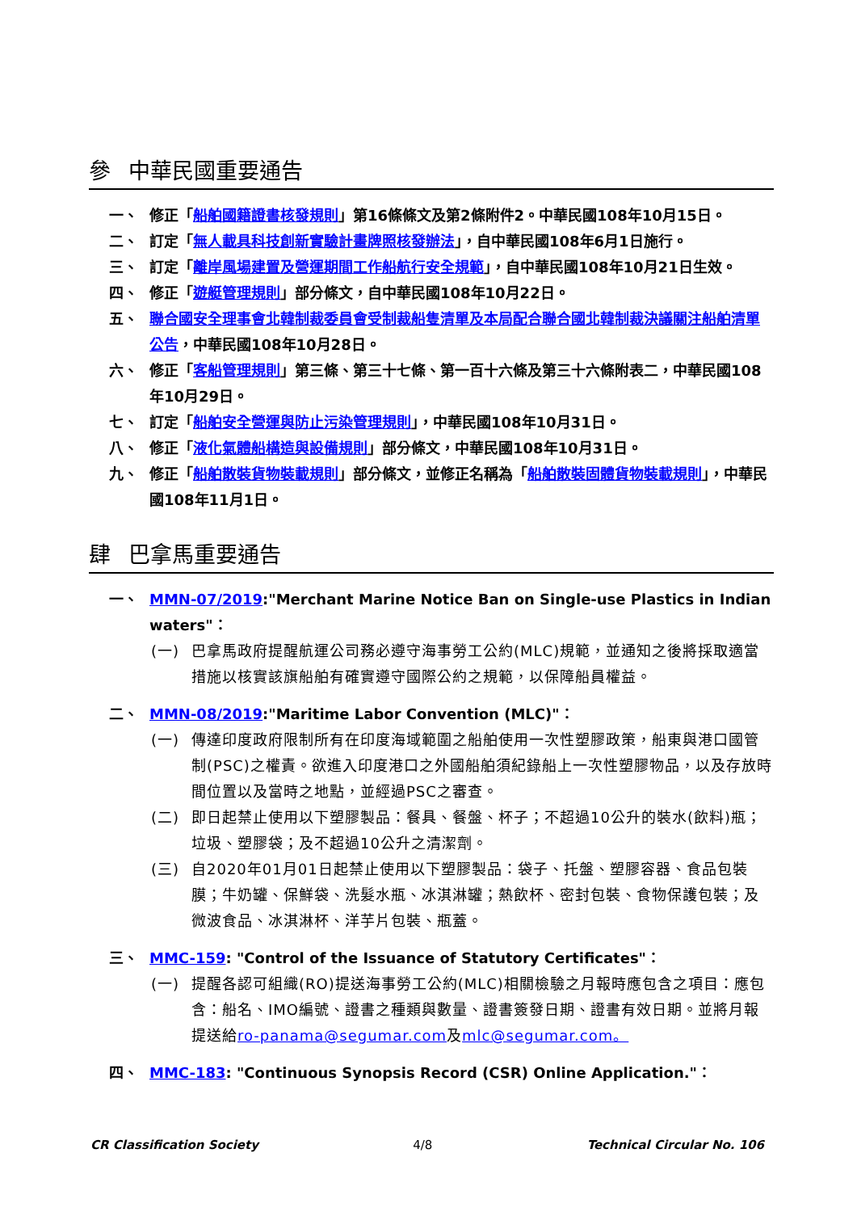參 中華民國重要通告
一、 修正「船舶國籍證書核發規則」第16條條文及第2條附件2。中華民國108年10月15日。
二、 訂定「無人載具科技創新實驗計畫牌照核發辦法」，自中華民國108年6月1日施行。
三、 訂定「離岸風場建置及營運期間工作船航行安全規範」，自中華民國108年10月21日生效。
四、 修正「遊艇管理規則」部分條文，自中華民國108年10月22日。
五、 聯合國安全理事會北韓制裁委員會受制裁船隻清單及本局配合聯合國北韓制裁決議關注船舶清單公告，中華民國108年10月28日。
六、 修正「客船管理規則」第三條、第三十七條、第一百十六條及第三十六條附表二，中華民國108年10月29日。
七、 訂定「船舶安全營運與防止污染管理規則」，中華民國108年10月31日。
八、 修正「液化氣體船構造與設備規則」部分條文，中華民國108年10月31日。
九、 修正「船舶散裝貨物裝載規則」部分條文，並修正名稱為「船舶散裝固體貨物裝載規則」，中華民國108年11月1日。
肆 巴拿馬重要通告
一、 MMN-07/2019:"Merchant Marine Notice Ban on Single-use Plastics in Indian waters"：
(一) 巴拿馬政府提醒航運公司務必遵守海事勞工公約(MLC)規範，並通知之後將採取適當措施以核實該旗船舶有確實遵守國際公約之規範，以保障船員權益。
二、 MMN-08/2019:"Maritime Labor Convention (MLC)"：
(一) 傳達印度政府限制所有在印度海域範圍之船舶使用一次性塑膠政策，船東與港口國管制(PSC)之權責。欲進入印度港口之外國船舶須紀錄船上一次性塑膠物品，以及存放時間位置以及當時之地點，並經過PSC之審查。
(二) 即日起禁止使用以下塑膠製品：餐具、餐盤、杯子；不超過10公升的裝水(飲料)瓶；垃圾、塑膠袋；及不超過10公升之清潔劑。
(三) 自2020年01月01日起禁止使用以下塑膠製品：袋子、托盤、塑膠容器、食品包裝膜；牛奶罐、保鮮袋、洗髮水瓶、冰淇淋罐；熱飲杯、密封包裝、食物保護包裝；及微波食品、冰淇淋杯、洋芋片包裝、瓶蓋。
三、 MMC-159: "Control of the Issuance of Statutory Certificates"：
(一) 提醒各認可組織(RO)提送海事勞工公約(MLC)相關檢驗之月報時應包含之項目：應包含：船名、IMO編號、證書之種類與數量、證書簽發日期、證書有效日期。並將月報提送給ro-panama@segumar.com及mlc@segumar.com。
四、 MMC-183: "Continuous Synopsis Record (CSR) Online Application."：
CR Classification Society 4/8 Technical Circular No. 106